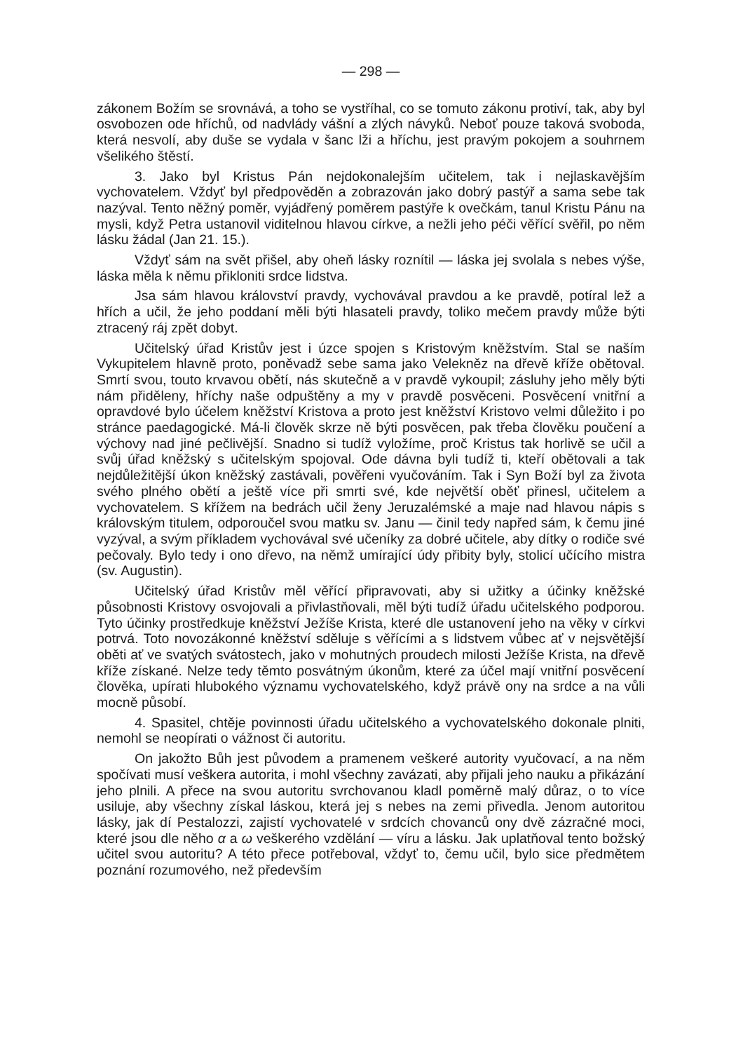— 298 —
zákonem Božím se srovnává, a toho se vystříhal, co se tomuto zákonu protiví, tak, aby byl osvobozen ode hříchů, od nadvlády vášní a zlých návyků. Neboť pouze taková svoboda, která nesvolí, aby duše se vydala v šanc lži a hříchu, jest pravým pokojem a souhrnem všelikého štěstí.
3. Jako byl Kristus Pán nejdokonalejším učitelem, tak i nejlaskavějším vychovatelem. Vždyť byl předpověděn a zobrazován jako dobrý pastýř a sama sebe tak nazýval. Tento něžný poměr, vyjádřený poměrem pastýře k ovečkám, tanul Kristu Pánu na mysli, když Petra ustanovil viditelnou hlavou církve, a nežli jeho péči věřící svěřil, po něm lásku žádal (Jan 21. 15.).
Vždyť sám na svět přišel, aby oheň lásky roznítil — láska jej svolala s nebes výše, láska měla k němu přikloniti srdce lidstva.
Jsa sám hlavou království pravdy, vychovával pravdou a ke pravdě, potíral lež a hřích a učil, že jeho poddaní měli býti hlasateli pravdy, toliko mečem pravdy může býti ztracený ráj zpět dobyt.
Učitelský úřad Kristův jest i úzce spojen s Kristovým kněžstvím. Stal se naším Vykupitelem hlavně proto, poněvadž sebe sama jako Velekněz na dřevě kříže obětoval. Smrtí svou, touto krvavou obětí, nás skutečně a v pravdě vykoupil; zásluhy jeho měly býti nám přiděleny, hříchy naše odpuštěny a my v pravdě posvěceni. Posvěcení vnitřní a opravdové bylo účelem kněžství Kristova a proto jest kněžství Kristovo velmi důležito i po stránce paedagogické. Má-li člověk skrze ně býti posvěcen, pak třeba člověku poučení a výchovy nad jiné pečlivější. Snadno si tudíž vyložíme, proč Kristus tak horlivě se učil a svůj úřad kněžský s učitelským spojoval. Ode dávna byli tudíž ti, kteří obětovali a tak nejdůležitější úkon kněžský zastávali, pověřeni vyučováním. Tak i Syn Boží byl za života svého plného obětí a ještě více při smrti své, kde největší oběť přinesl, učitelem a vychovatelem. S křížem na bedrách učil ženy Jeruzalémské a maje nad hlavou nápis s královským titulem, odporoučel svou matku sv. Janu — činil tedy napřed sám, k čemu jiné vyzýval, a svým příkladem vychovával své učeníky za dobré učitele, aby dítky o rodiče své pečovaly. Bylo tedy i ono dřevo, na němž umírající údy přibity byly, stolicí učícího mistra (sv. Augustin).
Učitelský úřad Kristův měl věřící připravovati, aby si užitky a účinky kněžské působnosti Kristovy osvojovali a přivlastňovali, měl býti tudíž úřadu učitelského podporou. Tyto účinky prostředkuje kněžství Ježíše Krista, které dle ustanovení jeho na věky v církvi potrvá. Toto novozákonné kněžství sděluje s věřícími a s lidstvem vůbec ať v nejsvětější oběti ať ve svatých svátostech, jako v mohutných proudech milosti Ježíše Krista, na dřevě kříže získané. Nelze tedy těmto posvátným úkonům, které za účel mají vnitřní posvěcení člověka, upírati hlubokého významu vychovatelského, když právě ony na srdce a na vůli mocně působí.
4. Spasitel, chtěje povinnosti úřadu učitelského a vychovatelského dokonale plniti, nemohl se neopírati o vážnost či autoritu.
On jakožto Bůh jest původem a pramenem veškeré autority vyučovací, a na něm spočívati musí veškera autorita, i mohl všechny zavázati, aby přijali jeho nauku a přikázání jeho plnili. A přece na svou autoritu svrchovanou kladl poměrně malý důraz, o to více usiluje, aby všechny získal láskou, která jej s nebes na zemi přivedla. Jenom autoritou lásky, jak dí Pestalozzi, zajistí vychovatelé v srdcích chovanců ony dvě zázračné moci, které jsou dle něho α a ω veškerého vzdělání — víru a lásku. Jak uplatňoval tento božský učitel svou autoritu? A této přece potřeboval, vždyť to, čemu učil, bylo sice předmětem poznání rozumového, než především